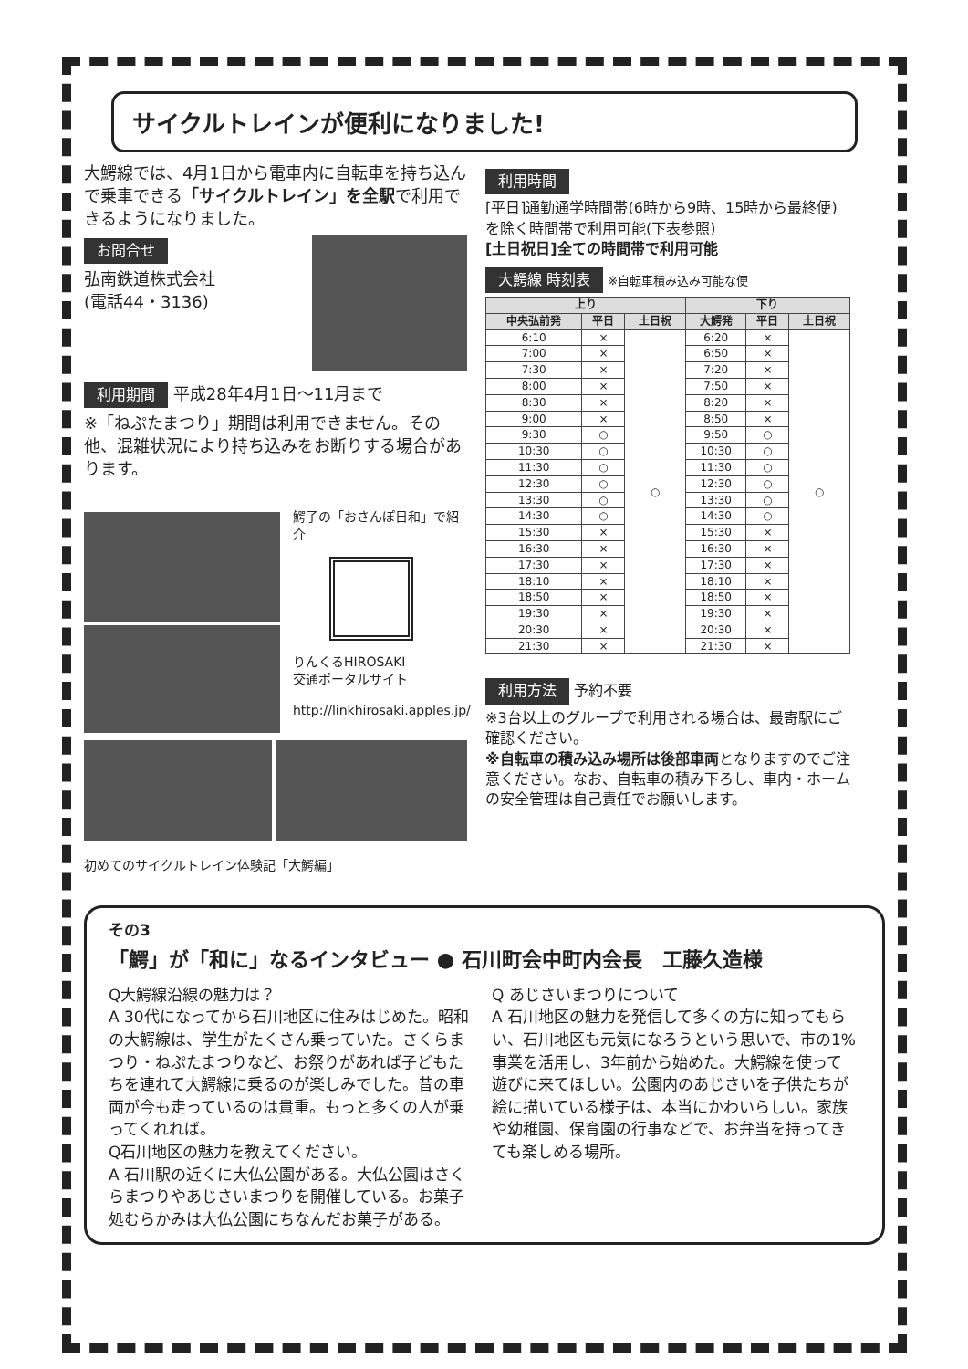サイクルトレインが便利になりました!
大鰐線では、4月1日から電車内に自転車を持ち込んで乗車できる「サイクルトレイン」を全駅で利用できるようになりました。
お問合せ
弘南鉄道株式会社
(電話44・3136)
利用期間
平成28年4月1日～11月まで
※「ねぷたまつり」期間は利用できません。その他、混雑状況により持ち込みをお断りする場合があります。
鰐子の「おさんぽ日和」で紹介
りんくるHIROSAKI
交通ポータルサイト
http://linkhirosaki.apples.jp/
初めてのサイクルトレイン体験記「大鰐編」
利用時間
[平日]通勤通学時間帯(6時から9時、15時から最終便)を除く時間帯で利用可能(下表参照)
[土日祝日]全ての時間帯で利用可能
大鰐線 時刻表
※自転車積み込み可能な便
| 上り | | | 下り | | |
| --- | --- | --- | --- | --- | --- |
| 中央弘前発 | 平日 | 土日祝 | 大鰐発 | 平日 | 土日祝 |
| 6:10 | × | ○ | 6:20 | × | ○ |
| 7:00 | × | | 6:50 | × | |
| 7:30 | × | | 7:20 | × | |
| 8:00 | × | | 7:50 | × | |
| 8:30 | × | | 8:20 | × | |
| 9:00 | × | | 8:50 | × | |
| 9:30 | ○ | | 9:50 | ○ | |
| 10:30 | ○ | | 10:30 | ○ | |
| 11:30 | ○ | | 11:30 | ○ | |
| 12:30 | ○ | | 12:30 | ○ | |
| 13:30 | ○ | | 13:30 | ○ | |
| 14:30 | ○ | | 14:30 | ○ | |
| 15:30 | × | | 15:30 | × | |
| 16:30 | × | | 16:30 | × | |
| 17:30 | × | | 17:30 | × | |
| 18:10 | × | | 18:10 | × | |
| 18:50 | × | | 18:50 | × | |
| 19:30 | × | | 19:30 | × | |
| 20:30 | × | | 20:30 | × | |
| 21:30 | × | | 21:30 | × | |
利用方法
予約不要
※3台以上のグループで利用される場合は、最寄駅にご確認ください。
※自転車の積み込み場所は後部車両となりますのでご注意ください。なお、自転車の積み下ろし、車内・ホームの安全管理は自己責任でお願いします。
その3
「鰐」が「和に」なるインタビュー ● 石川町会中町内会長　工藤久造様
Q大鰐線沿線の魅力は？
A 30代になってから石川地区に住みはじめた。昭和の大鰐線は、学生がたくさん乗っていた。さくらまつり・ねぷたまつりなど、お祭りがあれば子どもたちを連れて大鰐線に乗るのが楽しみでした。昔の車両が今も走っているのは貴重。もっと多くの人が乗ってくれれば。
Q石川地区の魅力を教えてください。
A 石川駅の近くに大仏公園がある。大仏公園はさくらまつりやあじさいまつりを開催している。お菓子処むらかみは大仏公園にちなんだお菓子がある。
Q あじさいまつりについて
A 石川地区の魅力を発信して多くの方に知ってもらい、石川地区も元気になろうという思いで、市の1%事業を活用し、3年前から始めた。大鰐線を使って遊びに来てほしい。公園内のあじさいを子供たちが絵に描いている様子は、本当にかわいらしい。家族や幼稚園、保育園の行事などで、お弁当を持ってきても楽しめる場所。